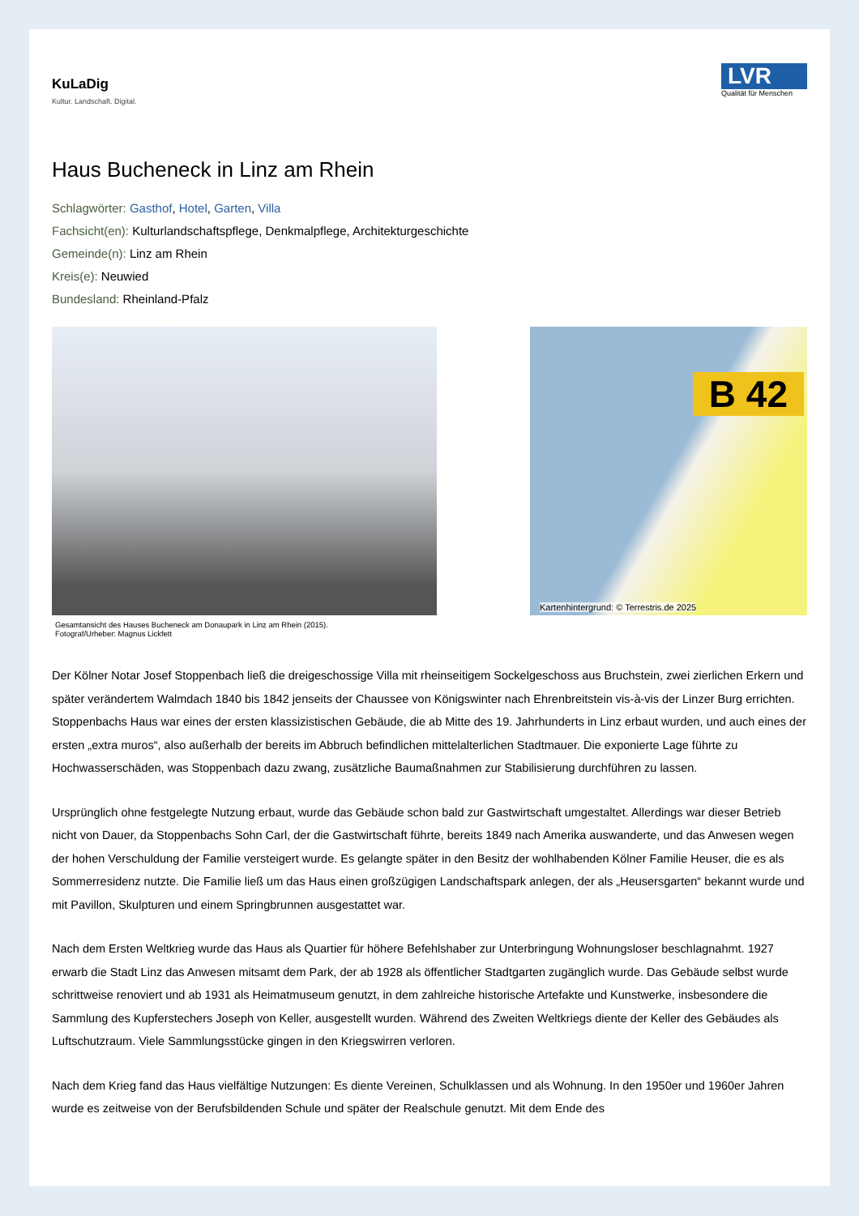KuLaDig
Kultur. Landschaft. Digital.
LVR
Qualität für Menschen
Haus Bucheneck in Linz am Rhein
Schlagwörter: Gasthof, Hotel, Garten, Villa
Fachsicht(en): Kulturlandschaftspflege, Denkmalpflege, Architekturgeschichte
Gemeinde(n): Linz am Rhein
Kreis(e): Neuwied
Bundesland: Rheinland-Pfalz
Gesamtansicht des Hauses Bucheneck am Donaupark in Linz am Rhein (2015).
Fotograf/Urheber: Magnus Lickfett
B 42
Kartenhintergrund: © Terrestris.de 2025
Der Kölner Notar Josef Stoppenbach ließ die dreigeschossige Villa mit rheinseitigem Sockelgeschoss aus Bruchstein, zwei zierlichen Erkern und später verändertem Walmdach 1840 bis 1842 jenseits der Chaussee von Königswinter nach Ehrenbreitstein vis-à-vis der Linzer Burg errichten. Stoppenbachs Haus war eines der ersten klassizistischen Gebäude, die ab Mitte des 19. Jahrhunderts in Linz erbaut wurden, und auch eines der ersten „extra muros“, also außerhalb der bereits im Abbruch befindlichen mittelalterlichen Stadtmauer. Die exponierte Lage führte zu Hochwasserschäden, was Stoppenbach dazu zwang, zusätzliche Baumaßnahmen zur Stabilisierung durchführen zu lassen.
Ursprünglich ohne festgelegte Nutzung erbaut, wurde das Gebäude schon bald zur Gastwirtschaft umgestaltet. Allerdings war dieser Betrieb nicht von Dauer, da Stoppenbachs Sohn Carl, der die Gastwirtschaft führte, bereits 1849 nach Amerika auswanderte, und das Anwesen wegen der hohen Verschuldung der Familie versteigert wurde. Es gelangte später in den Besitz der wohlhabenden Kölner Familie Heuser, die es als Sommerresidenz nutzte. Die Familie ließ um das Haus einen großzügigen Landschaftspark anlegen, der als „Heusersgarten“ bekannt wurde und mit Pavillon, Skulpturen und einem Springbrunnen ausgestattet war.
Nach dem Ersten Weltkrieg wurde das Haus als Quartier für höhere Befehlshaber zur Unterbringung Wohnungsloser beschlagnahmt. 1927 erwarb die Stadt Linz das Anwesen mitsamt dem Park, der ab 1928 als öffentlicher Stadtgarten zugänglich wurde. Das Gebäude selbst wurde schrittweise renoviert und ab 1931 als Heimatmuseum genutzt, in dem zahlreiche historische Artefakte und Kunstwerke, insbesondere die Sammlung des Kupferstechers Joseph von Keller, ausgestellt wurden. Während des Zweiten Weltkriegs diente der Keller des Gebäudes als Luftschutzraum. Viele Sammlungsstücke gingen in den Kriegswirren verloren.
Nach dem Krieg fand das Haus vielfältige Nutzungen: Es diente Vereinen, Schulklassen und als Wohnung. In den 1950er und 1960er Jahren wurde es zeitweise von der Berufsbildenden Schule und später der Realschule genutzt. Mit dem Ende des